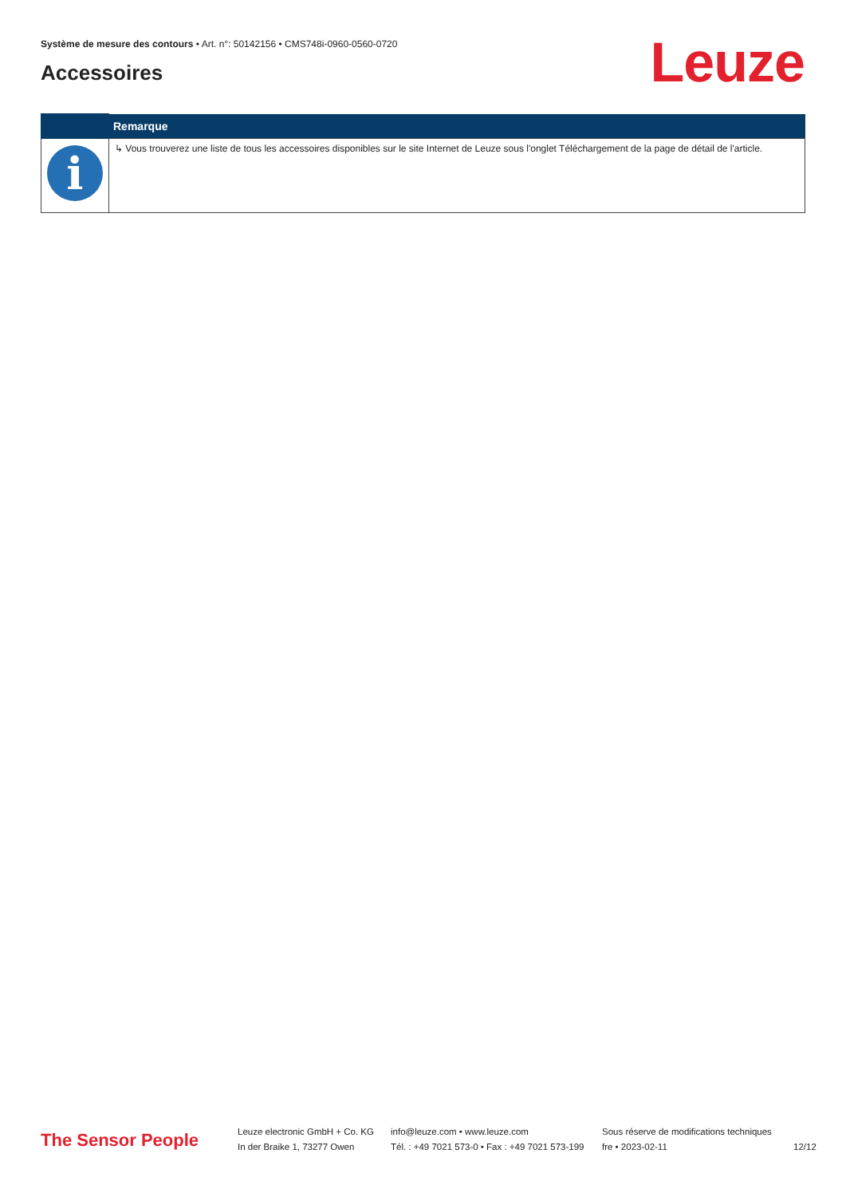Système de mesure des contours • Art. n°: 50142156 • CMS748i-0960-0560-0720
Accessoires Leuze
| | Remarque |
| --- | --- |
| i | ↳ Vous trouverez une liste de tous les accessoires disponibles sur le site Internet de Leuze sous l'onglet Téléchargement de la page de détail de l'article. |
The Sensor People
Leuze electronic GmbH + Co. KG
In der Braike 1, 73277 Owen
info@leuze.com • www.leuze.com
Tél. : +49 7021 573-0 • Fax : +49 7021 573-199
Sous réserve de modifications techniques
fre • 2023-02-11
12/12